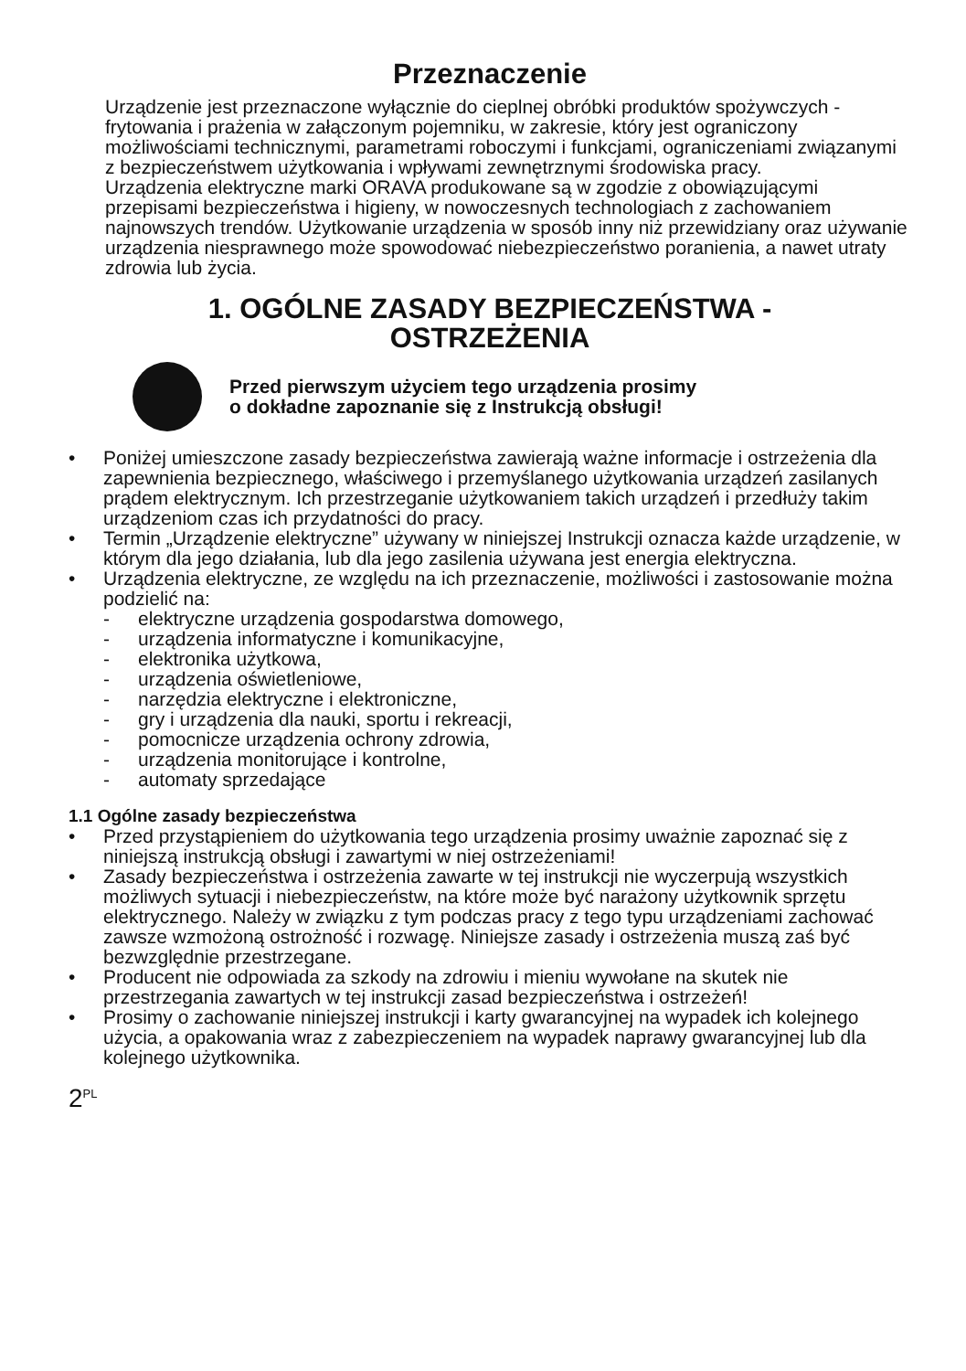Przeznaczenie
Urządzenie jest przeznaczone wyłącznie do cieplnej obróbki produktów spożywczych - frytowania i prażenia w załączonym pojemniku, w zakresie, który jest ograniczony możliwościami technicznymi, parametrami roboczymi i funkcjami, ograniczeniami związanymi z bezpieczeństwem użytkowania i wpływami zewnętrznymi środowiska pracy.
Urządzenia elektryczne marki ORAVA produkowane są w zgodzie z obowiązującymi przepisami bezpieczeństwa i higieny, w nowoczesnych technologiach z zachowaniem najnowszych trendów. Użytkowanie urządzenia w sposób inny niż przewidziany oraz używanie urządzenia niesprawnego może spowodować niebezpieczeństwo poranienia, a nawet utraty zdrowia lub życia.
1. OGÓLNE ZASADY BEZPIECZEŃSTWA -
OSTRZEŻENIA
Przed pierwszym użyciem tego urządzenia prosimy
o dokładne zapoznanie się z Instrukcją obsługi!
• Poniżej umieszczone zasady bezpieczeństwa zawierają ważne informacje i ostrzeżenia dla zapewnienia bezpiecznego, właściwego i przemyślanego użytkowania urządzeń zasilanych prądem elektrycznym. Ich przestrzeganie użytkowaniem takich urządzeń i przedłuży takim urządzeniom czas ich przydatności do pracy.
• Termin „Urządzenie elektryczne” używany w niniejszej Instrukcji oznacza każde urządzenie, w którym dla jego działania, lub dla jego zasilenia używana jest energia elektryczna.
• Urządzenia elektryczne, ze względu na ich przeznaczenie, możliwości i zastosowanie można podzielić na:
- elektryczne urządzenia gospodarstwa domowego,
- urządzenia informatyczne i komunikacyjne,
- elektronika użytkowa,
- urządzenia oświetleniowe,
- narzędzia elektryczne i elektroniczne,
- gry i urządzenia dla nauki, sportu i rekreacji,
- pomocnicze urządzenia ochrony zdrowia,
- urządzenia monitorujące i kontrolne,
- automaty sprzedające
1.1 Ogólne zasady bezpieczeństwa
• Przed przystąpieniem do użytkowania tego urządzenia prosimy uważnie zapoznać się z niniejszą instrukcją obsługi i zawartymi w niej ostrzeżeniami!
• Zasady bezpieczeństwa i ostrzeżenia zawarte w tej instrukcji nie wyczerpują wszystkich możliwych sytuacji i niebezpieczeństw, na które może być narażony użytkownik sprzętu elektrycznego. Należy w związku z tym podczas pracy z tego typu urządzeniami zachować zawsze wzmożoną ostrożność i rozwagę. Niniejsze zasady i ostrzeżenia muszą zaś być bezwzględnie przestrzegane.
• Producent nie odpowiada za szkody na zdrowiu i mieniu wywołane na skutek nie przestrzegania zawartych w tej instrukcji zasad bezpieczeństwa i ostrzeżeń!
• Prosimy o zachowanie niniejszej instrukcji i karty gwarancyjnej na wypadek ich kolejnego użycia, a opakowania wraz z zabezpieczeniem na wypadek naprawy gwarancyjnej lub dla kolejnego użytkownika.
2<sup>PL</sup>